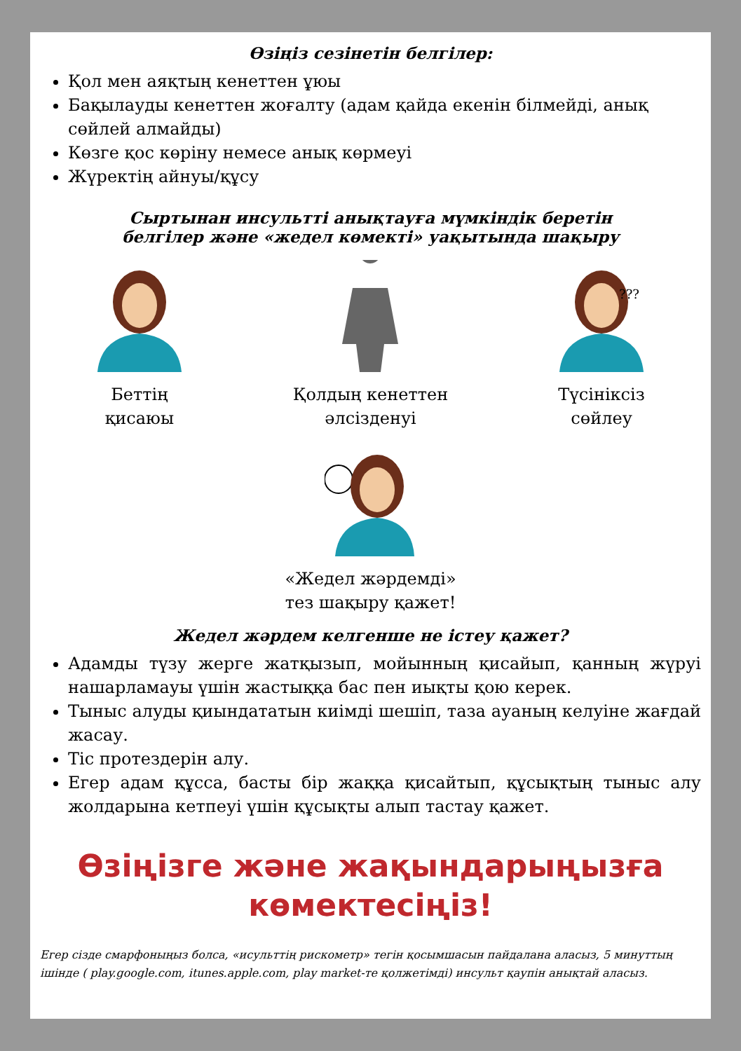Өзіңіз сезінетін белгілер:
Қол мен аяқтың кенеттен ұюы
Бақылауды кенеттен жоғалту (адам қайда екенін білмейді, анық сөйлей алмайды)
Көзге қос көріну немесе анық көрмеуі
Жүректің айнуы/құсу
Сыртынан инсультті анықтауға мүмкіндік беретін
белгілер және «жедел көмекті» уақытында шақыру
Беттің
қисаюы
Қолдың кенеттен
әлсізденуі
???
Түсініксіз
сөйлеу
«Жедел жәрдемді»
тез шақыру қажет!
Жедел жәрдем келгенше не істеу қажет?
Адамды түзу жерге жатқызып, мойынның қисайып, қанның жүруі нашарламауы үшін жастыққа бас пен иықты қою керек.
Тыныс алуды қиындататын киімді шешіп, таза ауаның келуіне жағдай жасау.
Тіс протездерін алу.
Егер адам құсса, басты бір жаққа қисайтып, құсықтың тыныс алу жолдарына кетпеуі үшін құсықты алып тастау қажет.
Өзіңізге және жақындарыңызға
көмектесіңіз!
Егер сізде смарфоныңыз болса, «исульттің рискометр» тегін қосымшасын пайдалана аласыз, 5 минуттың ішінде ( play.google.com, itunes.apple.com, play market-те қолжетімді) инсульт қаупін анықтай аласыз.